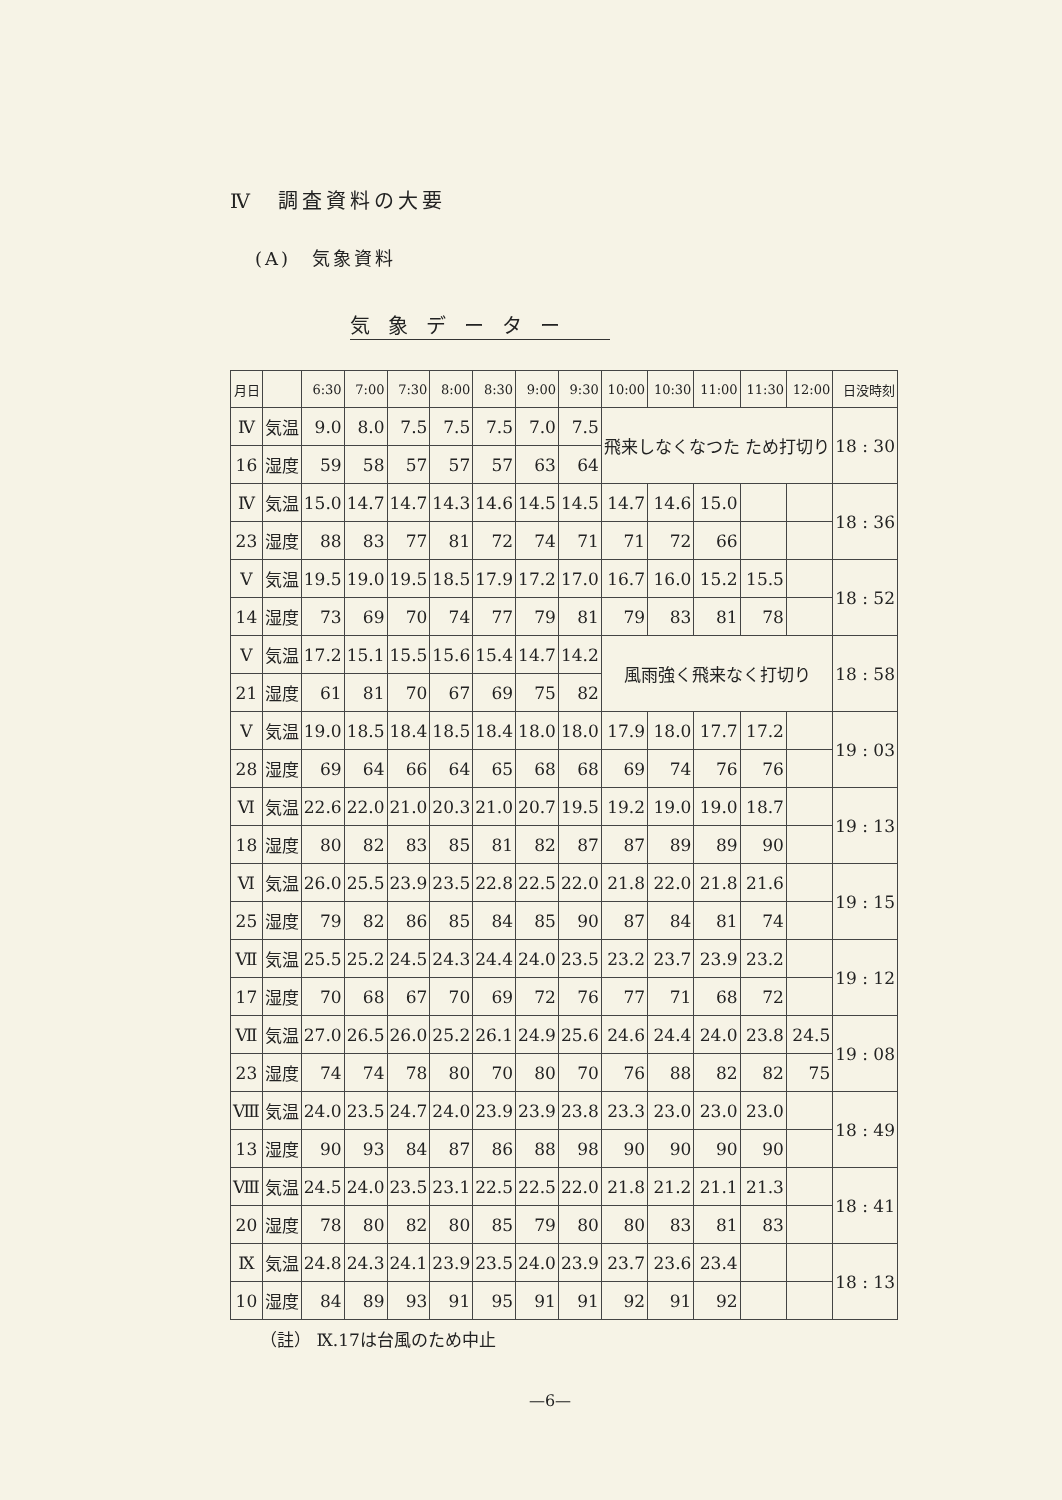Ⅳ　調査資料の大要
(A)　気象資料
気象データー
| 月日 | | 6:30 | 7:00 | 7:30 | 8:00 | 8:30 | 9:00 | 9:30 | 10:00 | 10:30 | 11:00 | 11:30 | 12:00 | 日没時刻 |
| --- | --- | --- | --- | --- | --- | --- | --- | --- | --- | --- | --- | --- | --- | --- |
| Ⅳ | 気温 | 9.0 | 8.0 | 7.5 | 7.5 | 7.5 | 7.0 | 7.5 | 飛来しなくなつた ため打切り | | | | | 18 : 30 |
| 16 | 湿度 | 59 | 58 | 57 | 57 | 57 | 63 | 64 | | | | | | |
| Ⅳ | 気温 | 15.0 | 14.7 | 14.7 | 14.3 | 14.6 | 14.5 | 14.5 | 14.7 | 14.6 | 15.0 | | | 18 : 36 |
| 23 | 湿度 | 88 | 83 | 77 | 81 | 72 | 74 | 71 | 71 | 72 | 66 | | | |
| Ⅴ | 気温 | 19.5 | 19.0 | 19.5 | 18.5 | 17.9 | 17.2 | 17.0 | 16.7 | 16.0 | 15.2 | 15.5 | | 18 : 52 |
| 14 | 湿度 | 73 | 69 | 70 | 74 | 77 | 79 | 81 | 79 | 83 | 81 | 78 | | |
| Ⅴ | 気温 | 17.2 | 15.1 | 15.5 | 15.6 | 15.4 | 14.7 | 14.2 | 風雨強く飛来なく打切り | | | | | 18 : 58 |
| 21 | 湿度 | 61 | 81 | 70 | 67 | 69 | 75 | 82 | | | | | | |
| Ⅴ | 気温 | 19.0 | 18.5 | 18.4 | 18.5 | 18.4 | 18.0 | 18.0 | 17.9 | 18.0 | 17.7 | 17.2 | | 19 : 03 |
| 28 | 湿度 | 69 | 64 | 66 | 64 | 65 | 68 | 68 | 69 | 74 | 76 | 76 | | |
| Ⅵ | 気温 | 22.6 | 22.0 | 21.0 | 20.3 | 21.0 | 20.7 | 19.5 | 19.2 | 19.0 | 19.0 | 18.7 | | 19 : 13 |
| 18 | 湿度 | 80 | 82 | 83 | 85 | 81 | 82 | 87 | 87 | 89 | 89 | 90 | | |
| Ⅵ | 気温 | 26.0 | 25.5 | 23.9 | 23.5 | 22.8 | 22.5 | 22.0 | 21.8 | 22.0 | 21.8 | 21.6 | | 19 : 15 |
| 25 | 湿度 | 79 | 82 | 86 | 85 | 84 | 85 | 90 | 87 | 84 | 81 | 74 | | |
| Ⅶ | 気温 | 25.5 | 25.2 | 24.5 | 24.3 | 24.4 | 24.0 | 23.5 | 23.2 | 23.7 | 23.9 | 23.2 | | 19 : 12 |
| 17 | 湿度 | 70 | 68 | 67 | 70 | 69 | 72 | 76 | 77 | 71 | 68 | 72 | | |
| Ⅶ | 気温 | 27.0 | 26.5 | 26.0 | 25.2 | 26.1 | 24.9 | 25.6 | 24.6 | 24.4 | 24.0 | 23.8 | 24.5 | 19 : 08 |
| 23 | 湿度 | 74 | 74 | 78 | 80 | 70 | 80 | 70 | 76 | 88 | 82 | 82 | 75 | |
| Ⅷ | 気温 | 24.0 | 23.5 | 24.7 | 24.0 | 23.9 | 23.9 | 23.8 | 23.3 | 23.0 | 23.0 | 23.0 | | 18 : 49 |
| 13 | 湿度 | 90 | 93 | 84 | 87 | 86 | 88 | 98 | 90 | 90 | 90 | 90 | | |
| Ⅷ | 気温 | 24.5 | 24.0 | 23.5 | 23.1 | 22.5 | 22.5 | 22.0 | 21.8 | 21.2 | 21.1 | 21.3 | | 18 : 41 |
| 20 | 湿度 | 78 | 80 | 82 | 80 | 85 | 79 | 80 | 80 | 83 | 81 | 83 | | |
| Ⅸ | 気温 | 24.8 | 24.3 | 24.1 | 23.9 | 23.5 | 24.0 | 23.9 | 23.7 | 23.6 | 23.4 | | | 18 : 13 |
| 10 | 湿度 | 84 | 89 | 93 | 91 | 95 | 91 | 91 | 92 | 91 | 92 | | | |
（註） Ⅸ.17は台風のため中止
—6—